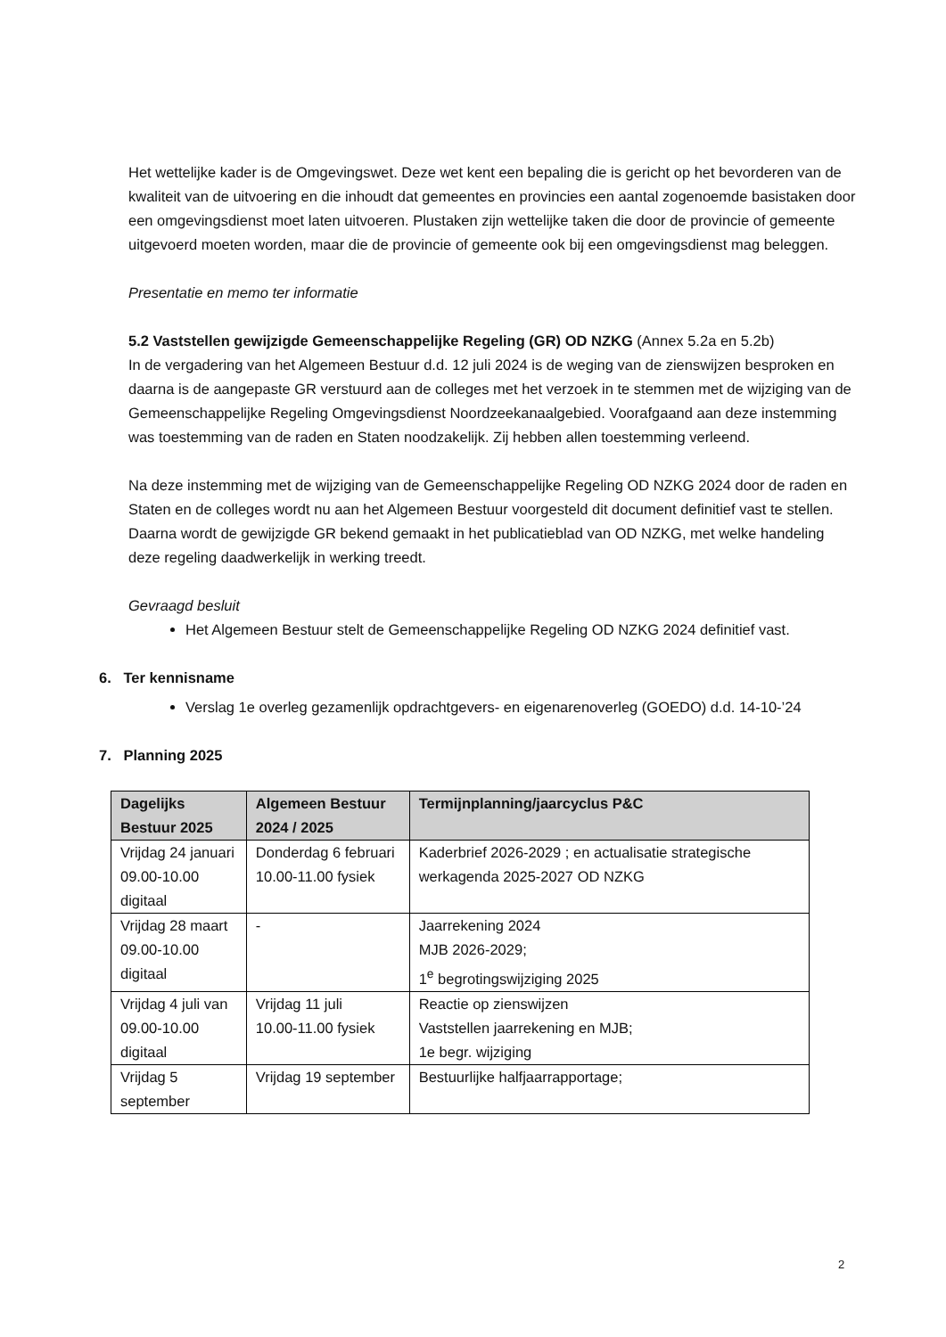Het wettelijke kader is de Omgevingswet. Deze wet kent een bepaling die is gericht op het bevorderen van de kwaliteit van de uitvoering en die inhoudt dat gemeentes en provincies een aantal zogenoemde basistaken door een omgevingsdienst moet laten uitvoeren. Plustaken zijn wettelijke taken die door de provincie of gemeente uitgevoerd moeten worden, maar die de provincie of gemeente ook bij een omgevingsdienst mag beleggen.
Presentatie en memo ter informatie
5.2 Vaststellen gewijzigde Gemeenschappelijke Regeling (GR) OD NZKG (Annex 5.2a en 5.2b)
In de vergadering van het Algemeen Bestuur d.d. 12 juli 2024 is de weging van de zienswijzen besproken en daarna is de aangepaste GR verstuurd aan de colleges met het verzoek in te stemmen met de wijziging van de Gemeenschappelijke Regeling Omgevingsdienst Noordzeekanaalgebied. Voorafgaand aan deze instemming was toestemming van de raden en Staten noodzakelijk. Zij hebben allen toestemming verleend.
Na deze instemming met de wijziging van de Gemeenschappelijke Regeling OD NZKG 2024 door de raden en Staten en de colleges wordt nu aan het Algemeen Bestuur voorgesteld dit document definitief vast te stellen. Daarna wordt de gewijzigde GR bekend gemaakt in het publicatieblad van OD NZKG, met welke handeling deze regeling daadwerkelijk in werking treedt.
Gevraagd besluit
Het Algemeen Bestuur stelt de Gemeenschappelijke Regeling OD NZKG 2024 definitief vast.
6. Ter kennisname
Verslag 1e overleg gezamenlijk opdrachtgevers- en eigenarenoverleg (GOEDO) d.d. 14-10-’24
7. Planning 2025
| Dagelijks Bestuur 2025 | Algemeen Bestuur 2024 / 2025 | Termijnplanning/jaarcyclus P&C |
| --- | --- | --- |
| Vrijdag 24 januari 09.00-10.00 digitaal | Donderdag 6 februari 10.00-11.00 fysiek | Kaderbrief 2026-2029 ; en actualisatie strategische werkagenda 2025-2027 OD NZKG |
| Vrijdag 28 maart 09.00-10.00 digitaal | - | Jaarrekening 2024 MJB 2026-2029; 1<sup>e</sup> begrotingswijziging 2025 |
| Vrijdag 4 juli van 09.00-10.00 digitaal | Vrijdag 11 juli 10.00-11.00 fysiek | Reactie op zienswijzen Vaststellen jaarrekening en MJB; 1e begr. wijziging |
| Vrijdag 5 september | Vrijdag 19 september | Bestuurlijke halfjaarrapportage; |
2